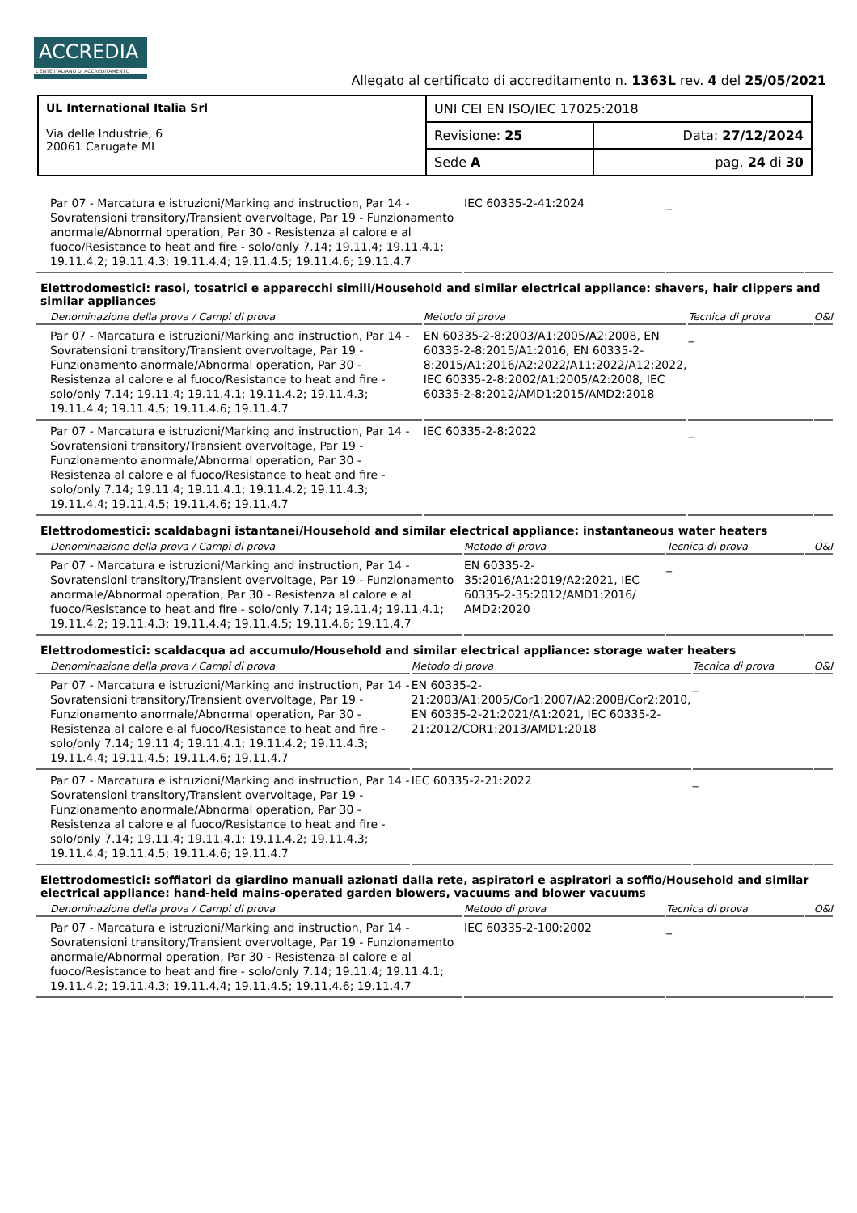ACCREDIA
L'ENTE ITALIANO DI ACCREDITAMENTO
Allegato al certificato di accreditamento n. 1363L rev. 4 del 25/05/2021
| UL International Italia Srl Via delle Industrie, 6 20061 Carugate MI | UNI CEI EN ISO/IEC 17025:2018 | |
| | Revisione: 25 | Data: 27/12/2024 |
| | Sede A | pag. 24 di 30 |
| Par 07 - Marcatura e istruzioni/Marking and instruction, Par 14 - Sovratensioni transitory/Transient overvoltage, Par 19 - Funzionamento anormale/Abnormal operation, Par 30 - Resistenza al calore e al fuoco/Resistance to heat and fire - solo/only 7.14; 19.11.4; 19.11.4.1; 19.11.4.2; 19.11.4.3; 19.11.4.4; 19.11.4.5; 19.11.4.6; 19.11.4.7 | IEC 60335-2-41:2024 | _ | |
Elettrodomestici: rasoi, tosatrici e apparecchi simili/Household and similar electrical appliance: shavers, hair clippers and similar appliances
| Denominazione della prova / Campi di prova | Metodo di prova | Tecnica di prova | O&I |
| --- | --- | --- | --- |
| Par 07 - Marcatura e istruzioni/Marking and instruction, Par 14 - Sovratensioni transitory/Transient overvoltage, Par 19 - Funzionamento anormale/Abnormal operation, Par 30 - Resistenza al calore e al fuoco/Resistance to heat and fire - solo/only 7.14; 19.11.4; 19.11.4.1; 19.11.4.2; 19.11.4.3; 19.11.4.4; 19.11.4.5; 19.11.4.6; 19.11.4.7 | EN 60335-2-8:2003/A1:2005/A2:2008, EN 60335-2-8:2015/A1:2016, EN 60335-2-8:2015/A1:2016/A2:2022/A11:2022/A12:2022, IEC 60335-2-8:2002/A1:2005/A2:2008, IEC 60335-2-8:2012/AMD1:2015/AMD2:2018 | _ | |
| Par 07 - Marcatura e istruzioni/Marking and instruction, Par 14 - Sovratensioni transitory/Transient overvoltage, Par 19 - Funzionamento anormale/Abnormal operation, Par 30 - Resistenza al calore e al fuoco/Resistance to heat and fire - solo/only 7.14; 19.11.4; 19.11.4.1; 19.11.4.2; 19.11.4.3; 19.11.4.4; 19.11.4.5; 19.11.4.6; 19.11.4.7 | IEC 60335-2-8:2022 | _ | |
Elettrodomestici: scaldabagni istantanei/Household and similar electrical appliance: instantaneous water heaters
| Denominazione della prova / Campi di prova | Metodo di prova | Tecnica di prova | O&I |
| --- | --- | --- | --- |
| Par 07 - Marcatura e istruzioni/Marking and instruction, Par 14 - Sovratensioni transitory/Transient overvoltage, Par 19 - Funzionamento anormale/Abnormal operation, Par 30 - Resistenza al calore e al fuoco/Resistance to heat and fire - solo/only 7.14; 19.11.4; 19.11.4.1; 19.11.4.2; 19.11.4.3; 19.11.4.4; 19.11.4.5; 19.11.4.6; 19.11.4.7 | EN 60335-2-35:2016/A1:2019/A2:2021, IEC 60335-2-35:2012/AMD1:2016/ AMD2:2020 | _ | |
Elettrodomestici: scaldacqua ad accumulo/Household and similar electrical appliance: storage water heaters
| Denominazione della prova / Campi di prova | Metodo di prova | Tecnica di prova | O&I |
| --- | --- | --- | --- |
| Par 07 - Marcatura e istruzioni/Marking and instruction, Par 14 - Sovratensioni transitory/Transient overvoltage, Par 19 - Funzionamento anormale/Abnormal operation, Par 30 - Resistenza al calore e al fuoco/Resistance to heat and fire - solo/only 7.14; 19.11.4; 19.11.4.1; 19.11.4.2; 19.11.4.3; 19.11.4.4; 19.11.4.5; 19.11.4.6; 19.11.4.7 | EN 60335-2-21:2003/A1:2005/Cor1:2007/A2:2008/Cor2:2010, EN 60335-2-21:2021/A1:2021, IEC 60335-2-21:2012/COR1:2013/AMD1:2018 | _ | |
| Par 07 - Marcatura e istruzioni/Marking and instruction, Par 14 - Sovratensioni transitory/Transient overvoltage, Par 19 - Funzionamento anormale/Abnormal operation, Par 30 - Resistenza al calore e al fuoco/Resistance to heat and fire - solo/only 7.14; 19.11.4; 19.11.4.1; 19.11.4.2; 19.11.4.3; 19.11.4.4; 19.11.4.5; 19.11.4.6; 19.11.4.7 | IEC 60335-2-21:2022 | _ | |
Elettrodomestici: soffiatori da giardino manuali azionati dalla rete, aspiratori e aspiratori a soffio/Household and similar electrical appliance: hand-held mains-operated garden blowers, vacuums and blower vacuums
| Denominazione della prova / Campi di prova | Metodo di prova | Tecnica di prova | O&I |
| --- | --- | --- | --- |
| Par 07 - Marcatura e istruzioni/Marking and instruction, Par 14 - Sovratensioni transitory/Transient overvoltage, Par 19 - Funzionamento anormale/Abnormal operation, Par 30 - Resistenza al calore e al fuoco/Resistance to heat and fire - solo/only 7.14; 19.11.4; 19.11.4.1; 19.11.4.2; 19.11.4.3; 19.11.4.4; 19.11.4.5; 19.11.4.6; 19.11.4.7 | IEC 60335-2-100:2002 | _ | |